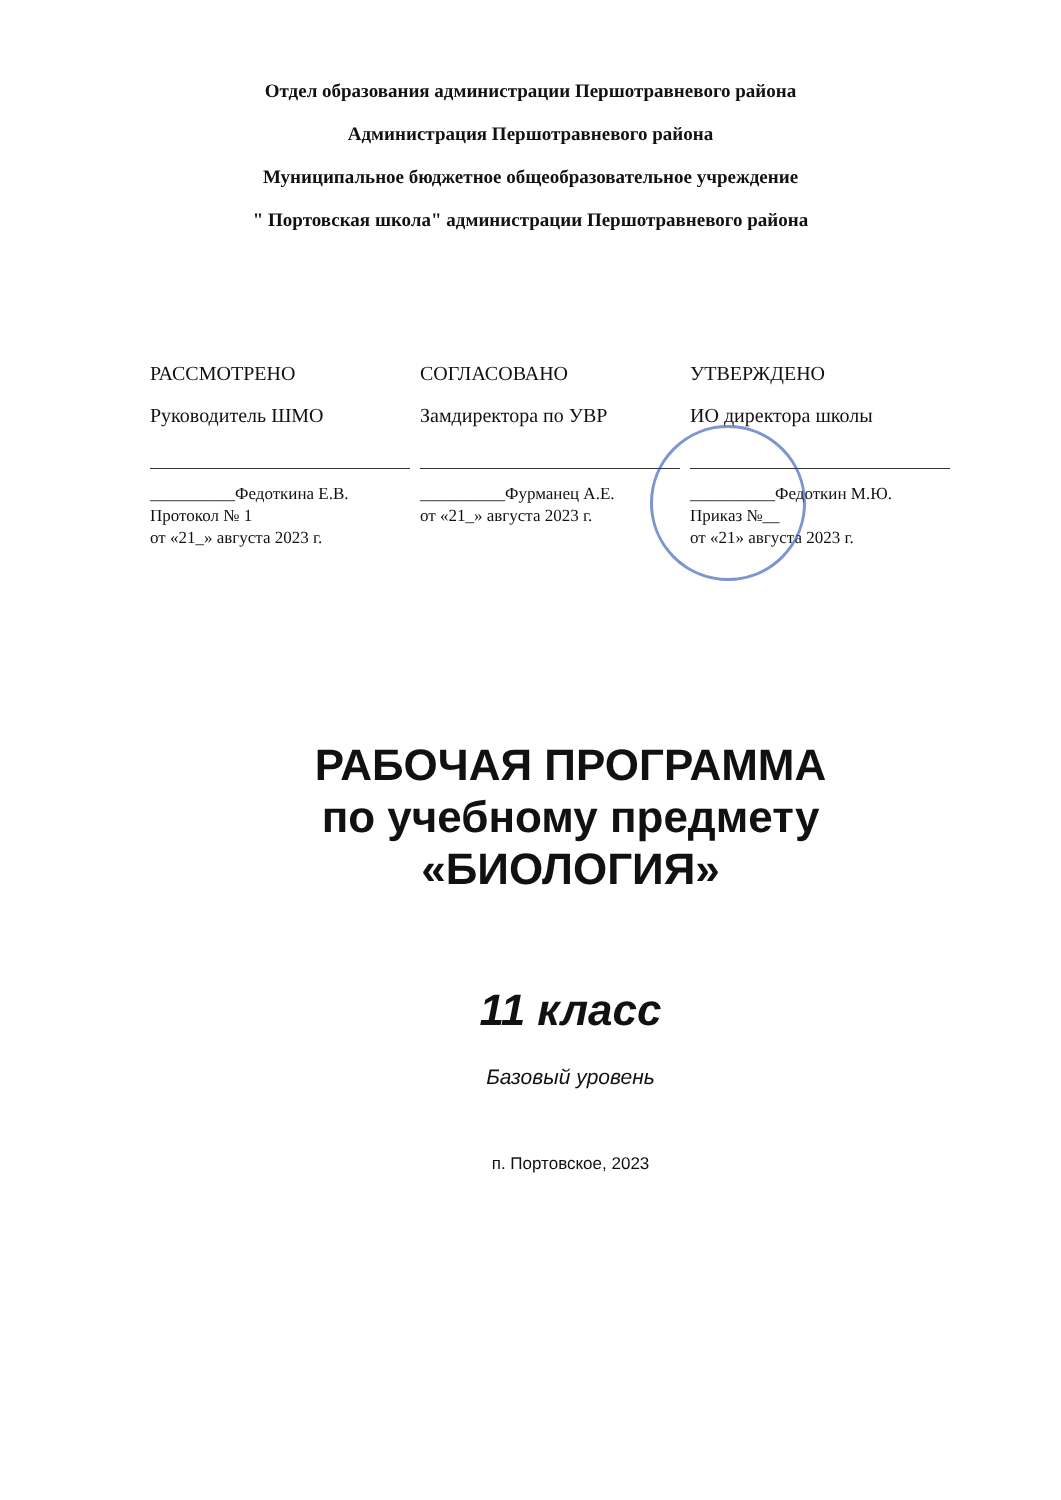Отдел образования администрации Першотравневого района
Администрация Першотравневого района
Муниципальное бюджетное общеобразовательное учреждение
" Портовская школа" администрации Першотравневого района
РАССМОТРЕНО
Руководитель ШМО
__________Федоткина Е.В.
Протокол № 1
от «21_» августа 2023 г.
СОГЛАСОВАНО
Замдиректора по УВР
__________Фурманец А.Е.
от «21_» августа 2023 г.
УТВЕРЖДЕНО
ИО директора школы
__________Федоткин М.Ю.
Приказ №__
от «21» августа 2023 г.
РАБОЧАЯ ПРОГРАММА
по учебному предмету
«БИОЛОГИЯ»
11 класс
Базовый уровень
п. Портовское, 2023